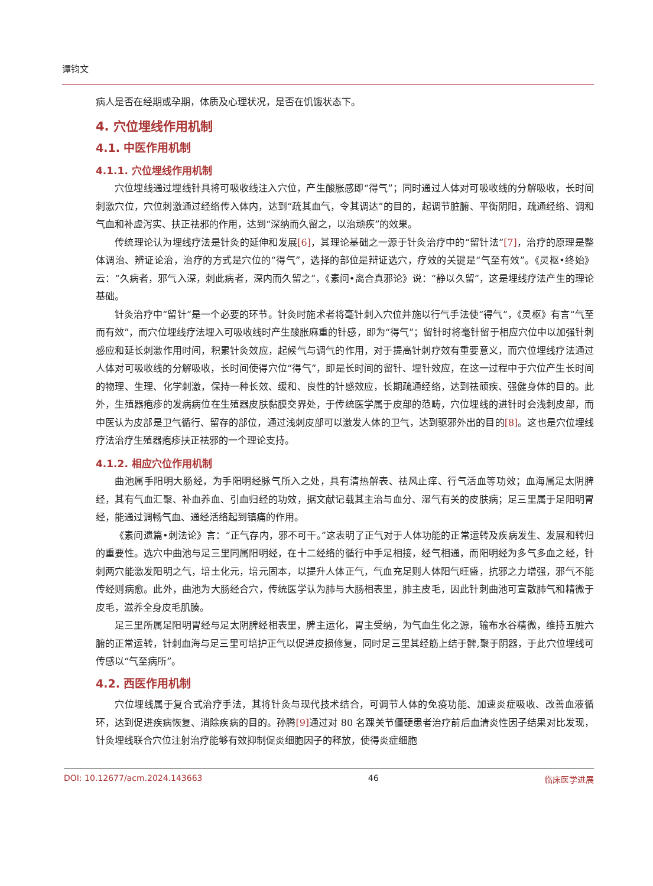谭钧文
病人是否在经期或孕期，体质及心理状况，是否在饥饿状态下。
4. 穴位埋线作用机制
4.1. 中医作用机制
4.1.1. 穴位埋线作用机制
穴位埋线通过埋线针具将可吸收线注入穴位，产生酸胀感即“得气”；同时通过人体对可吸收线的分解吸收，长时间刺激穴位，穴位刺激通过经络传入体内，达到“疏其血气，令其调达”的目的，起调节脏腑、平衡阴阳，疏通经络、调和气血和补虚泻实、扶正祛邪的作用，达到“深纳而久留之，以治顽疾”的效果。
传统理论认为埋线疗法是针灸的延伸和发展[6]，其理论基础之一源于针灸治疗中的“留针法”[7]，治疗的原理是整体调治、辨证论治，治疗的方式是穴位的“得气”，选择的部位是辩证选穴，疗效的关键是“气至有效”。《灵枢•终始》云：“久病者，邪气入深，刺此病者，深内而久留之”，《素问•离合真邪论》说：“静以久留”，这是埋线疗法产生的理论基础。
针灸治疗中“留针”是一个必要的环节。针灸时施术者将毫针刺入穴位并施以行气手法使“得气”，《灵枢》有言“气至而有效”，而穴位埋线疗法埋入可吸收线时产生酸胀麻重的针感，即为“得气”；留针时将毫针留于相应穴位中以加强针刺感应和延长刺激作用时间，积累针灸效应，起候气与调气的作用，对于提高针刺疗效有重要意义，而穴位埋线疗法通过人体对可吸收线的分解吸收，长时间使得穴位“得气”，即是长时间的留针、埋针效应，在这一过程中于穴位产生长时间的物理、生理、化学刺激，保持一种长效、缓和、良性的针感效应，长期疏通经络，达到祛顽疾、强健身体的目的。此外，生殖器疱疹的发病病位在生殖器皮肤黏膜交界处，于传统医学属于皮部的范畴，穴位埋线的进针时会浅刺皮部，而中医认为皮部是卫气循行、留存的部位，通过浅刺皮部可以激发人体的卫气，达到驱邪外出的目的[8]。这也是穴位埋线疗法治疗生殖器疱疹扶正祛邪的一个理论支持。
4.1.2. 相应穴位作用机制
曲池属手阳明大肠经，为手阳明经脉气所入之处，具有清热解表、祛风止痒、行气活血等功效；血海属足太阴脾经，其有气血汇聚、补血养血、引血归经的功效，据文献记载其主治与血分、湿气有关的皮肤病；足三里属于足阳明胃经，能通过调畅气血、通经活络起到镇痛的作用。
《素问遗篇•刺法论》言：“正气存内，邪不可干。”这表明了正气对于人体功能的正常运转及疾病发生、发展和转归的重要性。选穴中曲池与足三里同属阳明经，在十二经络的循行中手足相接，经气相通，而阳明经为多气多血之经，针刺两穴能激发阳明之气，培土化元，培元固本，以提升人体正气，气血充足则人体阳气旺盛，抗邪之力增强，邪气不能传经则病愈。此外，曲池为大肠经合穴，传统医学认为肺与大肠相表里，肺主皮毛，因此针刺曲池可宣散肺气和精微于皮毛，滋养全身皮毛肌腠。
足三里所属足阳明胃经与足太阴脾经相表里，脾主运化，胃主受纳，为气血生化之源，输布水谷精微，维持五脏六腑的正常运转，针刺血海与足三里可培护正气以促进皮损修复，同时足三里其经筋上结于髀,聚于阴器，于此穴位埋线可传感以“气至病所”。
4.2. 西医作用机制
穴位埋线属于复合式治疗手法，其将针灸与现代技术结合，可调节人体的免疫功能、加速炎症吸收、改善血液循环，达到促进疾病恢复、消除疾病的目的。孙腾[9] 通过对 80 名踝关节僵硬患者治疗前后血清炎性因子结果对比发现，针灸埋线联合穴位注射治疗能够有效抑制促炎细胞因子的释放，使得炎症细胞
DOI: 10.12677/acm.2024.143663 46 临床医学进展